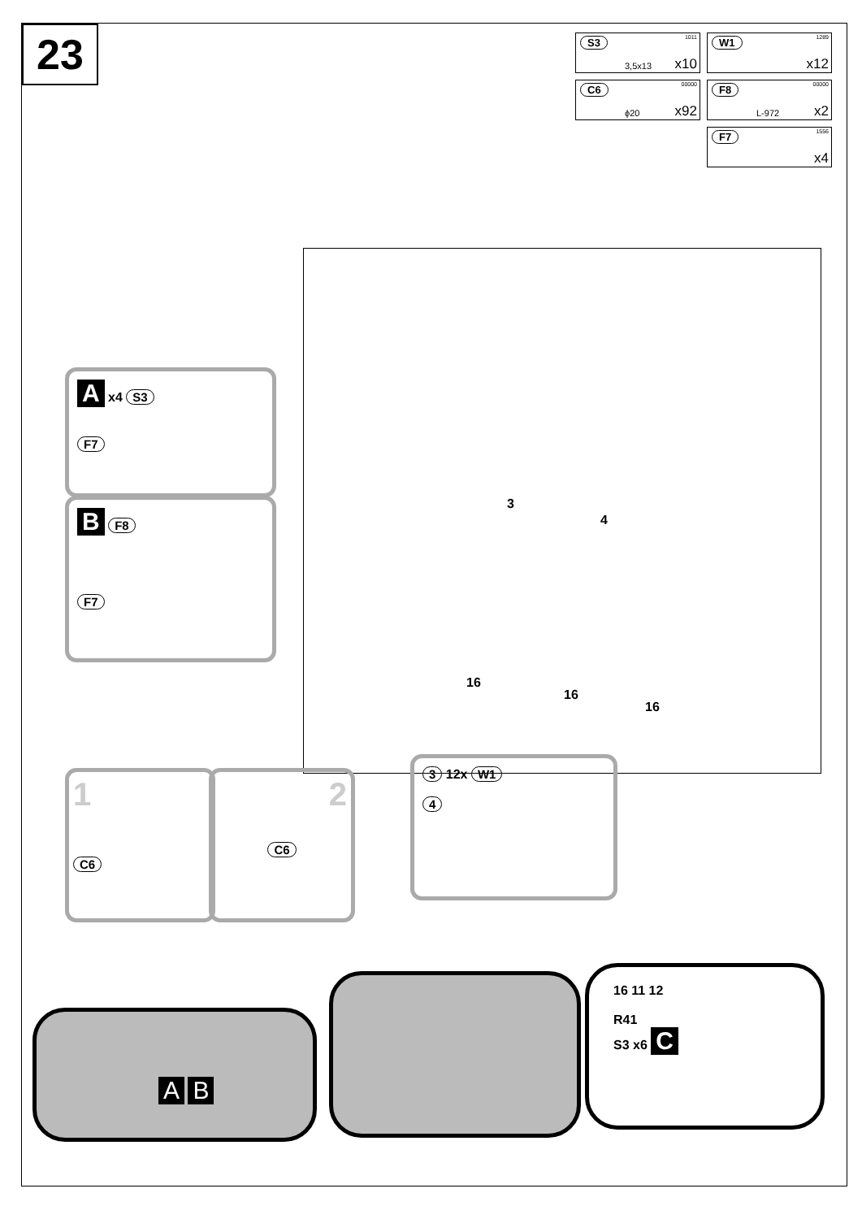23
S3 1011
3,5x13 x10
W1 1289
x12
C6 00000
ϕ20 x92
F8 00000
L-972 x2
F7 1556
x4
3
4
16
16
16
A x4 S3
F7
B F8
F7
1
C6
2
C6
3 12x W1
4
A B
16 11 12
R41
S3 x6 C